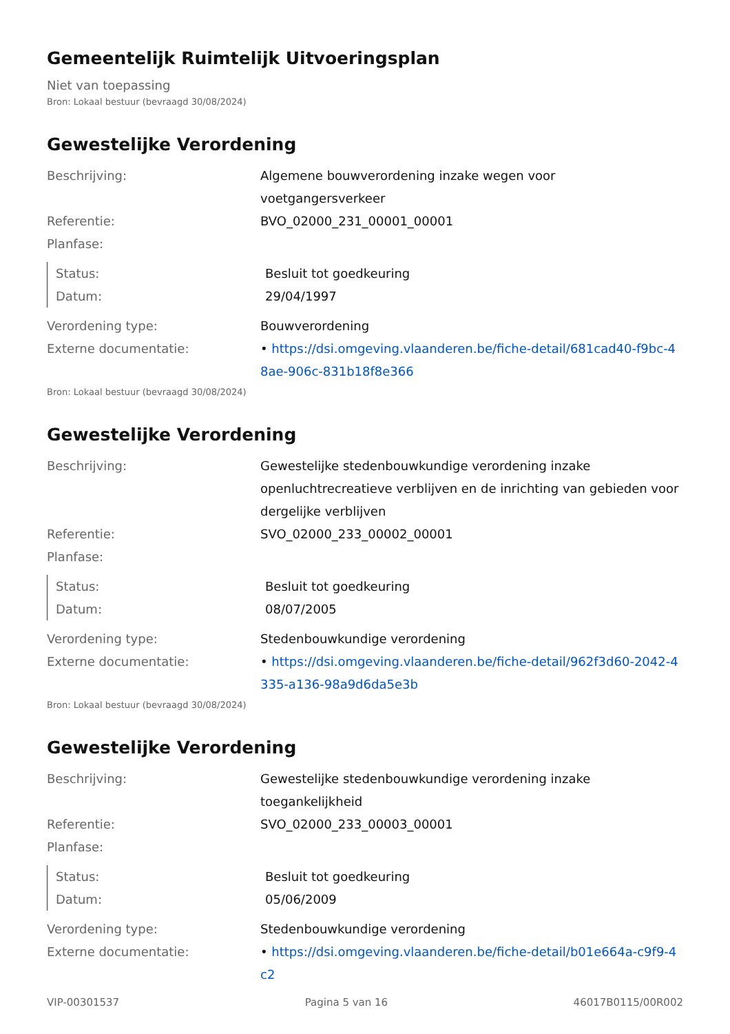Gemeentelijk Ruimtelijk Uitvoeringsplan
Niet van toepassing
Bron: Lokaal bestuur (bevraagd 30/08/2024)
Gewestelijke Verordening
| Beschrijving: | Algemene bouwverordening inzake wegen voor voetgangersverkeer |
| Referentie: | BVO_02000_231_00001_00001 |
| Planfase: | |
| Status: | Besluit tot goedkeuring |
| Datum: | 29/04/1997 |
| Verordening type: | Bouwverordening |
| Externe documentatie: | • https://dsi.omgeving.vlaanderen.be/fiche-detail/681cad40-f9bc-48ae-906c-831b18f8e366 |
Bron: Lokaal bestuur (bevraagd 30/08/2024)
Gewestelijke Verordening
| Beschrijving: | Gewestelijke stedenbouwkundige verordening inzake openluchtrecreatieve verblijven en de inrichting van gebieden voor dergelijke verblijven |
| Referentie: | SVO_02000_233_00002_00001 |
| Planfase: | |
| Status: | Besluit tot goedkeuring |
| Datum: | 08/07/2005 |
| Verordening type: | Stedenbouwkundige verordening |
| Externe documentatie: | • https://dsi.omgeving.vlaanderen.be/fiche-detail/962f3d60-2042-4335-a136-98a9d6da5e3b |
Bron: Lokaal bestuur (bevraagd 30/08/2024)
Gewestelijke Verordening
| Beschrijving: | Gewestelijke stedenbouwkundige verordening inzake toegankelijkheid |
| Referentie: | SVO_02000_233_00003_00001 |
| Planfase: | |
| Status: | Besluit tot goedkeuring |
| Datum: | 05/06/2009 |
| Verordening type: | Stedenbouwkundige verordening |
| Externe documentatie: | • https://dsi.omgeving.vlaanderen.be/fiche-detail/b01e664a-c9f9-4c2 |
VIP-00301537 Pagina 5 van 16 46017B0115/00R002